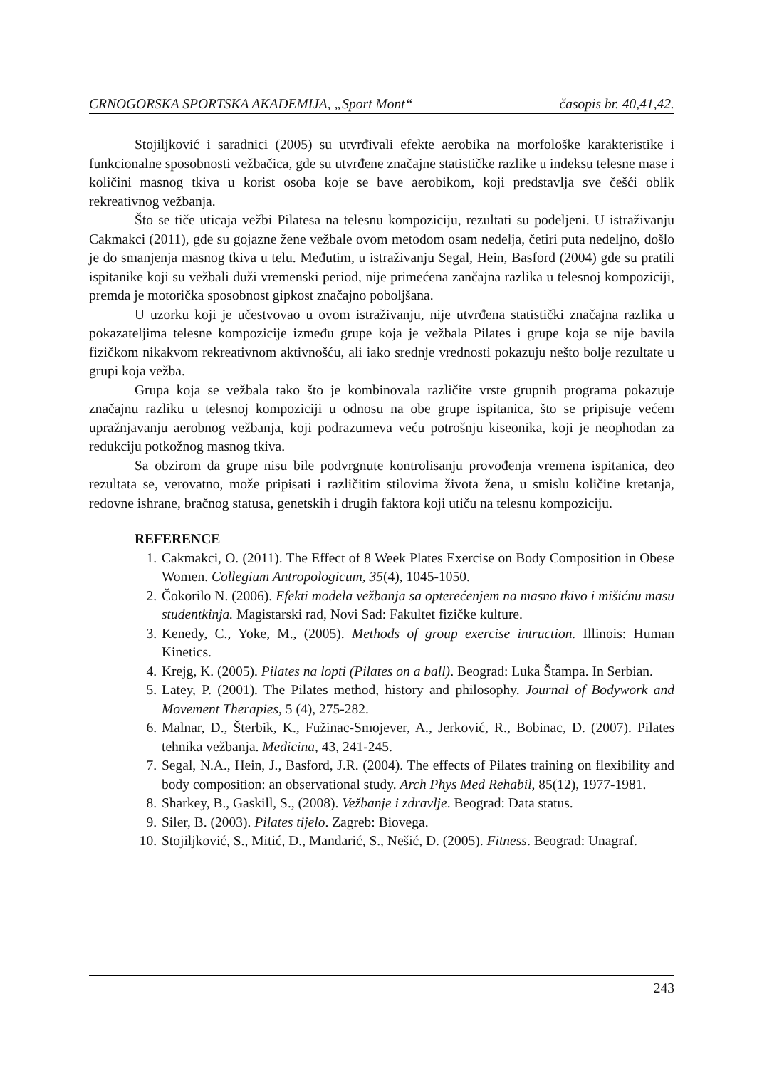CRNOGORSKA SPORTSKA AKADEMIJA, „Sport Mont“ časopis br. 40,41,42.
Stojiljković i saradnici (2005) su utvrđivali efekte aerobika na morfološke karakteristike i funkcionalne sposobnosti vežbačica, gde su utvrđene značajne statističke razlike u indeksu telesne mase i količini masnog tkiva u korist osoba koje se bave aerobikom, koji predstavlja sve češći oblik rekreativnog vežbanja.
Što se tiče uticaja vežbi Pilatesa na telesnu kompoziciju, rezultati su podeljeni. U istraživanju Cakmakci (2011), gde su gojazne žene vežbale ovom metodom osam nedelja, četiri puta nedeljno, došlo je do smanjenja masnog tkiva u telu. Međutim, u istraživanju Segal, Hein, Basford (2004) gde su pratili ispitanike koji su vežbali duži vremenski period, nije primećena zančajna razlika u telesnoj kompoziciji, premda je motorička sposobnost gipkost značajno poboljšana.
U uzorku koji je učestvovao u ovom istraživanju, nije utvrđena statistički značajna razlika u pokazateljima telesne kompozicije između grupe koja je vežbala Pilates i grupe koja se nije bavila fizičkom nikakvom rekreativnom aktivnošću, ali iako srednje vrednosti pokazuju nešto bolje rezultate u grupi koja vežba.
Grupa koja se vežbala tako što je kombinovala različite vrste grupnih programa pokazuje značajnu razliku u telesnoj kompoziciji u odnosu na obe grupe ispitanica, što se pripisuje većem upražnjavanju aerobnog vežbanja, koji podrazumeva veću potrošnju kiseonika, koji je neophodan za redukciju potkožnog masnog tkiva.
Sa obzirom da grupe nisu bile podvrgnute kontrolisanju provođenja vremena ispitanica, deo rezultata se, verovatno, može pripisati i različitim stilovima života žena, u smislu količine kretanja, redovne ishrane, bračnog statusa, genetskih i drugih faktora koji utiču na telesnu kompoziciju.
REFERENCE
1. Cakmakci, O. (2011). The Effect of 8 Week Plates Exercise on Body Composition in Obese Women. Collegium Antropologicum, 35(4), 1045-1050.
2. Čokorilo N. (2006). Efekti modela vežbanja sa opterećenjem na masno tkivo i mišićnu masu studentkinja. Magistarski rad, Novi Sad: Fakultet fizičke kulture.
3. Kenedy, C., Yoke, M., (2005). Methods of group exercise intruction. Illinois: Human Kinetics.
4. Krejg, K. (2005). Pilates na lopti (Pilates on a ball). Beograd: Luka Štampa. In Serbian.
5. Latey, P. (2001). The Pilates method, history and philosophy. Journal of Bodywork and Movement Therapies, 5 (4), 275-282.
6. Malnar, D., Šterbik, K., Fužinac-Smojever, A., Jerković, R., Bobinac, D. (2007). Pilates tehnika vežbanja. Medicina, 43, 241-245.
7. Segal, N.A., Hein, J., Basford, J.R. (2004). The effects of Pilates training on flexibility and body composition: an observational study. Arch Phys Med Rehabil, 85(12), 1977-1981.
8. Sharkey, B., Gaskill, S., (2008). Vežbanje i zdravlje. Beograd: Data status.
9. Siler, B. (2003). Pilates tijelo. Zagreb: Biovega.
10. Stojiljković, S., Mitić, D., Mandarić, S., Nešić, D. (2005). Fitness. Beograd: Unagraf.
243